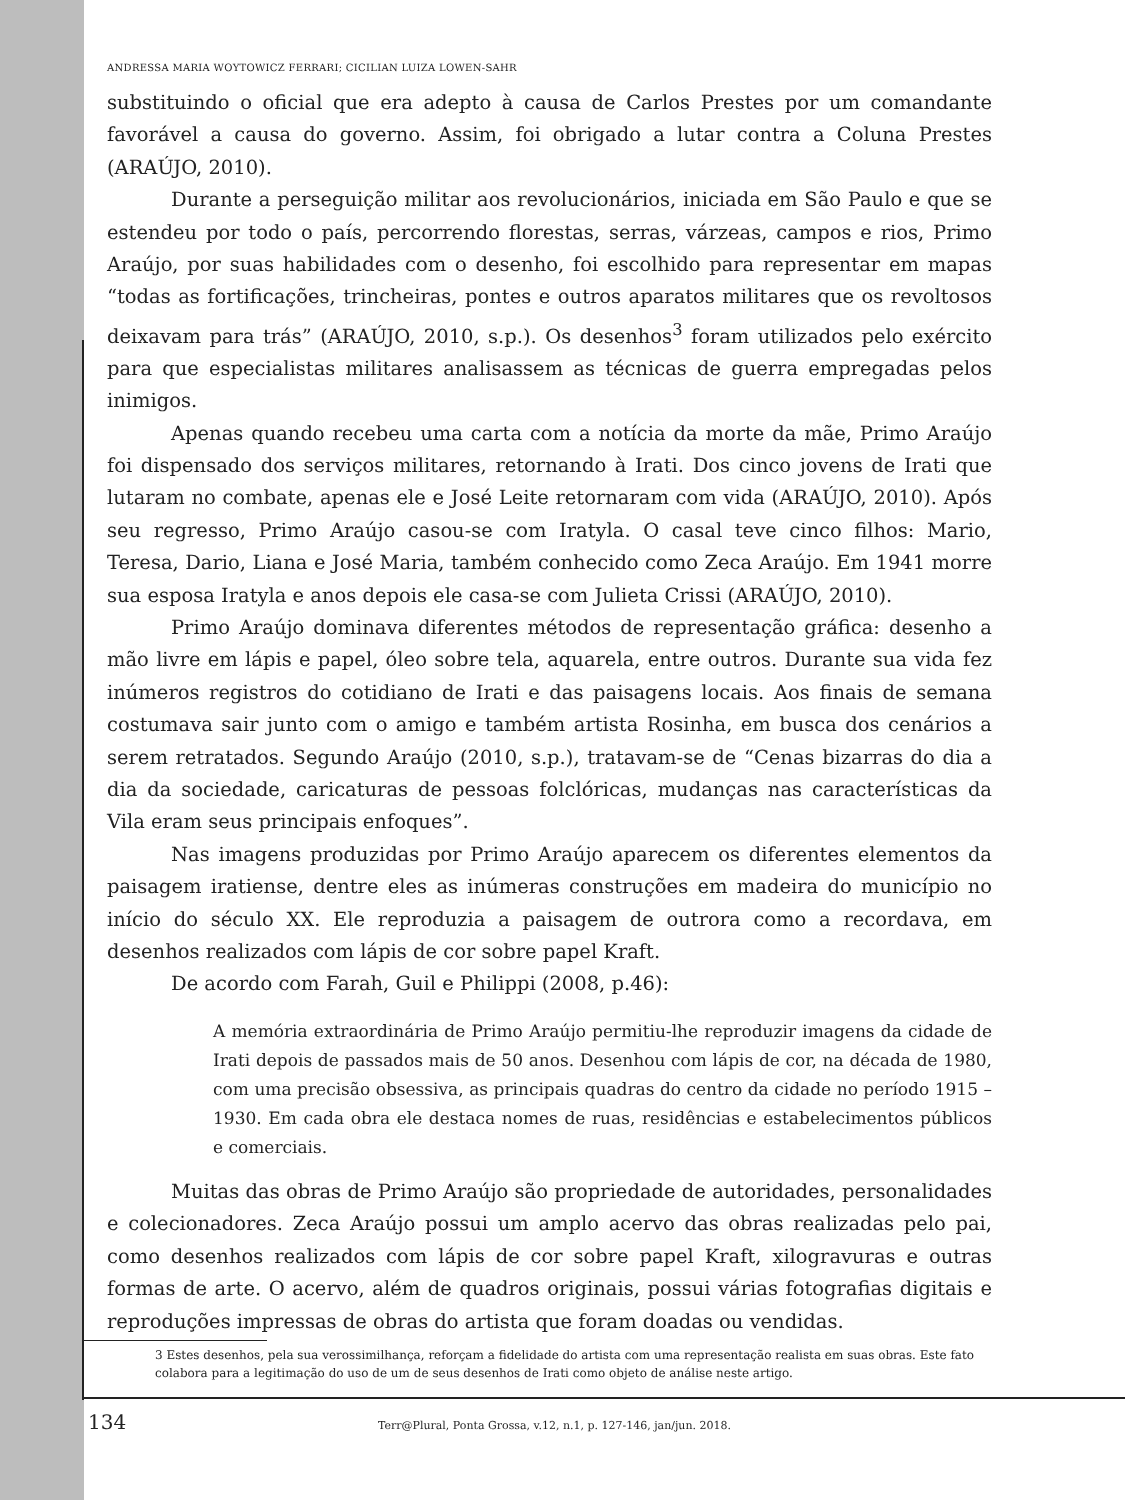ANDRESSA MARIA WOYTOWICZ FERRARI; CICILIAN LUIZA LOWEN-SAHR
substituindo o oficial que era adepto à causa de Carlos Prestes por um comandante favorável a causa do governo. Assim, foi obrigado a lutar contra a Coluna Prestes (ARAÚJO, 2010).
Durante a perseguição militar aos revolucionários, iniciada em São Paulo e que se estendeu por todo o país, percorrendo florestas, serras, várzeas, campos e rios, Primo Araújo, por suas habilidades com o desenho, foi escolhido para representar em mapas “todas as fortificações, trincheiras, pontes e outros aparatos militares que os revoltosos deixavam para trás” (ARAÚJO, 2010, s.p.). Os desenhos<sup>3</sup> foram utilizados pelo exército para que especialistas militares analisassem as técnicas de guerra empregadas pelos inimigos.
Apenas quando recebeu uma carta com a notícia da morte da mãe, Primo Araújo foi dispensado dos serviços militares, retornando à Irati. Dos cinco jovens de Irati que lutaram no combate, apenas ele e José Leite retornaram com vida (ARAÚJO, 2010). Após seu regresso, Primo Araújo casou-se com Iratyla. O casal teve cinco filhos: Mario, Teresa, Dario, Liana e José Maria, também conhecido como Zeca Araújo. Em 1941 morre sua esposa Iratyla e anos depois ele casa-se com Julieta Crissi (ARAÚJO, 2010).
Primo Araújo dominava diferentes métodos de representação gráfica: desenho a mão livre em lápis e papel, óleo sobre tela, aquarela, entre outros. Durante sua vida fez inúmeros registros do cotidiano de Irati e das paisagens locais. Aos finais de semana costumava sair junto com o amigo e também artista Rosinha, em busca dos cenários a serem retratados. Segundo Araújo (2010, s.p.), tratavam-se de “Cenas bizarras do dia a dia da sociedade, caricaturas de pessoas folclóricas, mudanças nas características da Vila eram seus principais enfoques”.
Nas imagens produzidas por Primo Araújo aparecem os diferentes elementos da paisagem iratiense, dentre eles as inúmeras construções em madeira do município no início do século XX. Ele reproduzia a paisagem de outrora como a recordava, em desenhos realizados com lápis de cor sobre papel Kraft.
De acordo com Farah, Guil e Philippi (2008, p.46):
A memória extraordinária de Primo Araújo permitiu-lhe reproduzir imagens da cidade de Irati depois de passados mais de 50 anos. Desenhou com lápis de cor, na década de 1980, com uma precisão obsessiva, as principais quadras do centro da cidade no período 1915 – 1930. Em cada obra ele destaca nomes de ruas, residências e estabelecimentos públicos e comerciais.
Muitas das obras de Primo Araújo são propriedade de autoridades, personalidades e colecionadores. Zeca Araújo possui um amplo acervo das obras realizadas pelo pai, como desenhos realizados com lápis de cor sobre papel Kraft, xilogravuras e outras formas de arte. O acervo, além de quadros originais, possui várias fotografias digitais e reproduções impressas de obras do artista que foram doadas ou vendidas.
3 Estes desenhos, pela sua verossimilhança, reforçam a fidelidade do artista com uma representação realista em suas obras. Este fato colabora para a legitimação do uso de um de seus desenhos de Irati como objeto de análise neste artigo.
134 Terr@Plural, Ponta Grossa, v.12, n.1, p. 127-146, jan/jun. 2018.